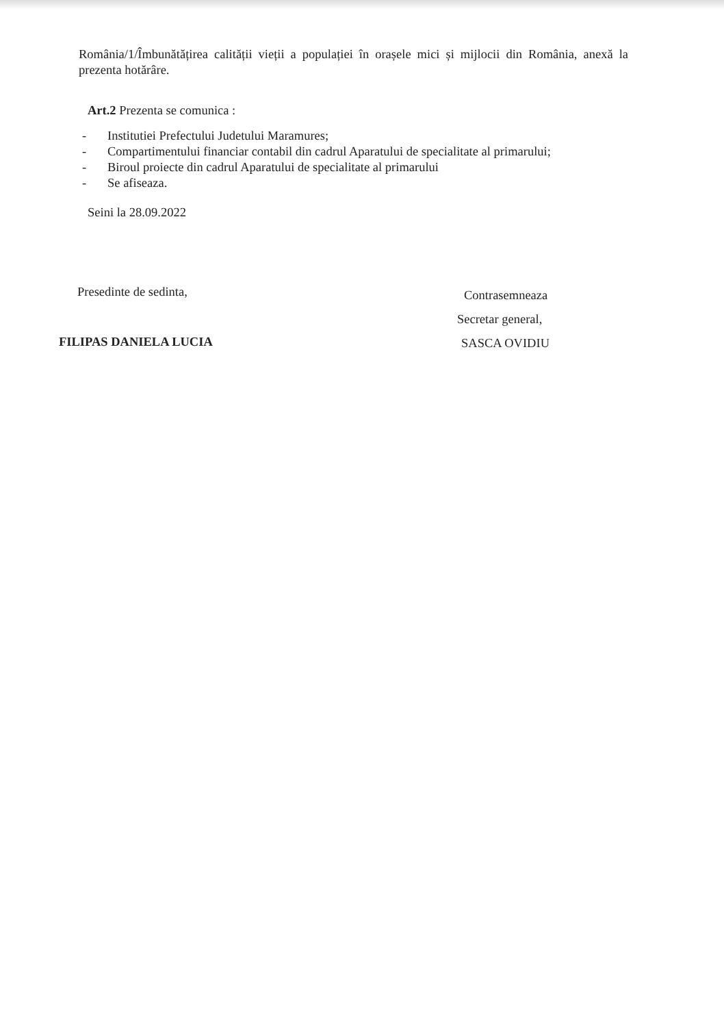România/1/Îmbunătățirea calității vieții a populației în orașele mici și mijlocii din România, anexă la prezenta hotărâre.
Art.2 Prezenta se comunica :
- Institutiei Prefectului Judetului Maramures;
- Compartimentului financiar contabil din cadrul Aparatului de specialitate al primarului;
- Biroul proiecte din cadrul Aparatului de specialitate al primarului
- Se afiseaza.
Seini la 28.09.2022
Presedinte de sedinta,
FILIPAS DANIELA LUCIA
Contrasemneaza
Secretar general,
SASCA OVIDIU